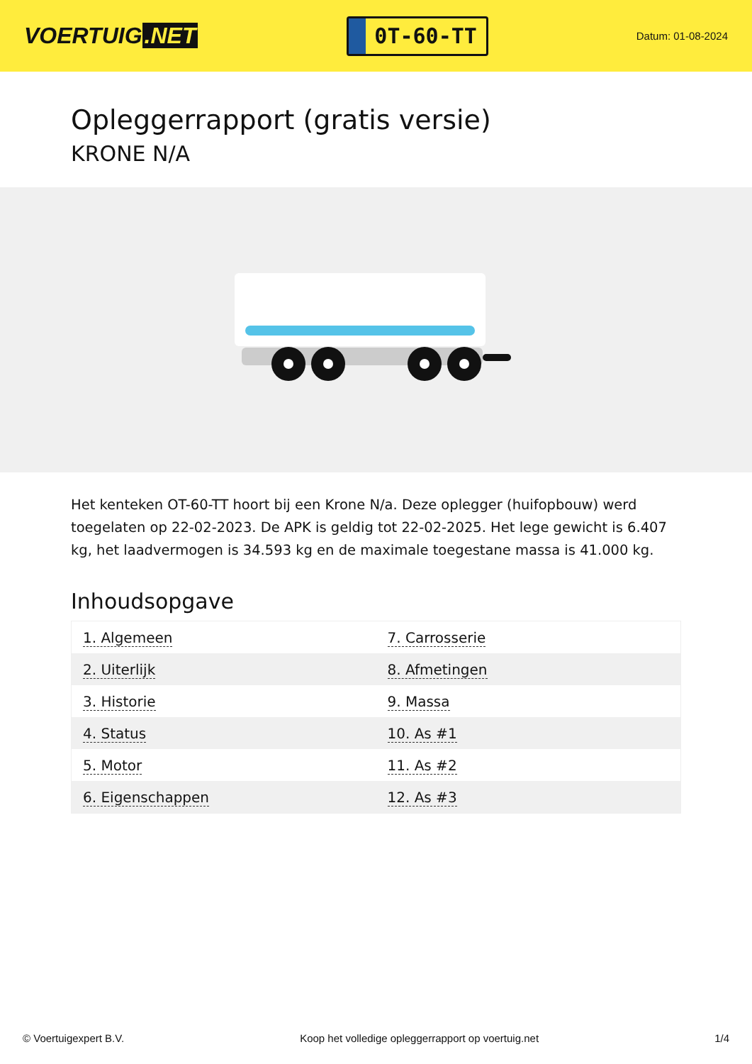VOERTUIG.NET
0T-60-TT
Datum: 01-08-2024
Opleggerrapport (gratis versie)
KRONE N/A
Het kenteken OT-60-TT hoort bij een Krone N/a. Deze oplegger (huifopbouw) werd toegelaten op 22-02-2023. De APK is geldig tot 22-02-2025. Het lege gewicht is 6.407 kg, het laadvermogen is 34.593 kg en de maximale toegestane massa is 41.000 kg.
Inhoudsopgave
| 1. Algemeen | 7. Carrosserie |
| 2. Uiterlijk | 8. Afmetingen |
| 3. Historie | 9. Massa |
| 4. Status | 10. As #1 |
| 5. Motor | 11. As #2 |
| 6. Eigenschappen | 12. As #3 |
© Voertuigexpert B.V. Koop het volledige opleggerrapport op voertuig.net 1/4